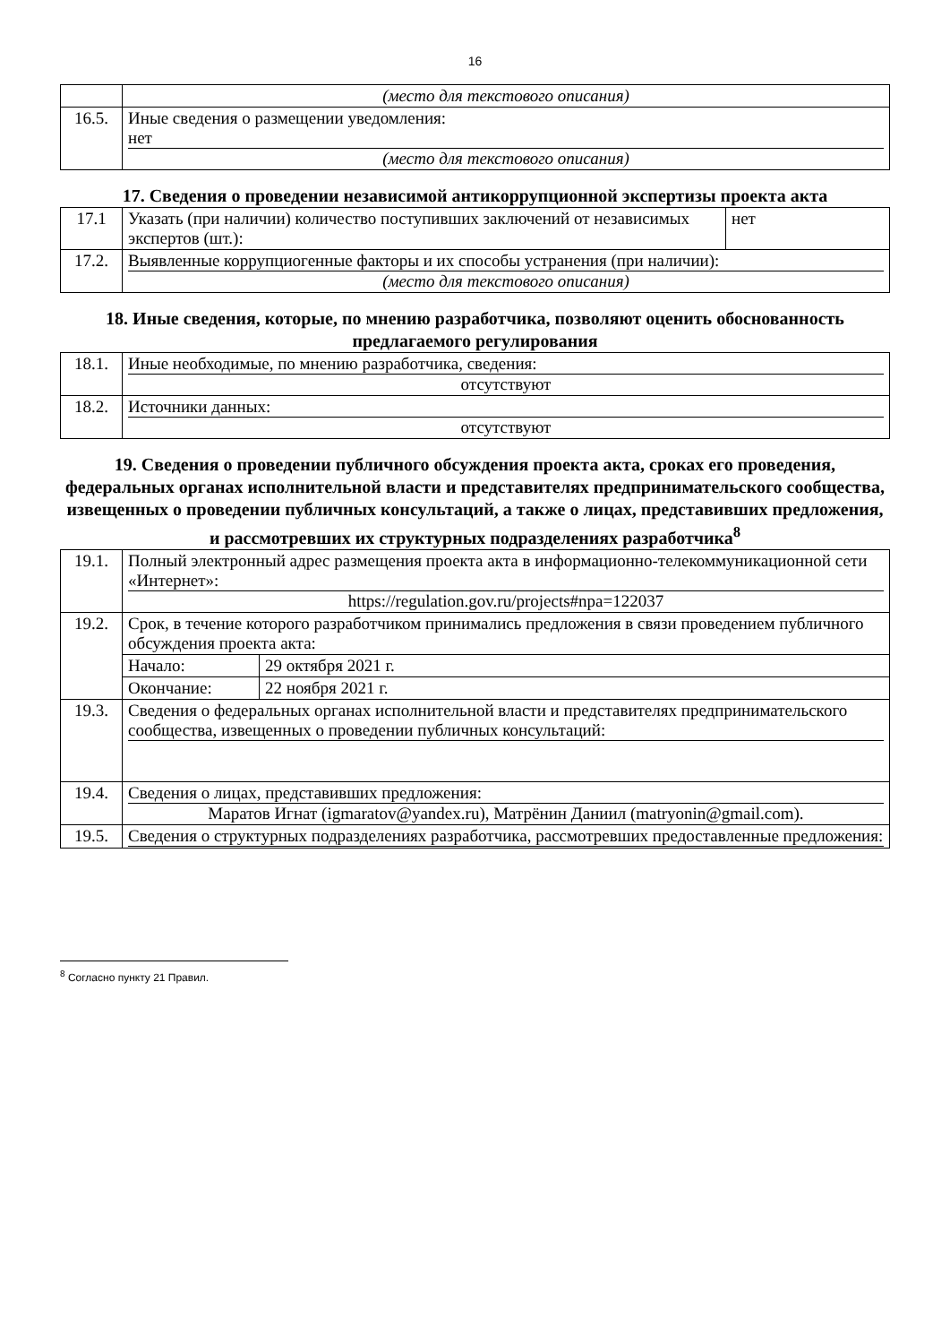16
| | (место для текстового описания) |
| 16.5. | Иные сведения о размещении уведомления: нет (место для текстового описания) |
17. Сведения о проведении независимой антикоррупционной экспертизы проекта акта
| 17.1 | Указать (при наличии) количество поступивших заключений от независимых экспертов (шт.): | нет |
| 17.2. | Выявленные коррупциогенные факторы и их способы устранения (при наличии): (место для текстового описания) | |
18. Иные сведения, которые, по мнению разработчика, позволяют оценить обоснованность предлагаемого регулирования
| 18.1. | Иные необходимые, по мнению разработчика, сведения: отсутствуют |
| 18.2. | Источники данных: отсутствуют |
19. Сведения о проведении публичного обсуждения проекта акта, сроках его проведения, федеральных органах исполнительной власти и представителях предпринимательского сообщества, извещенных о проведении публичных консультаций, а также о лицах, представивших предложения, и рассмотревших их структурных подразделениях разработчика<sup>8</sup>
| 19.1. | Полный электронный адрес размещения проекта акта в информационно-телекоммуникационной сети «Интернет»: https://regulation.gov.ru/projects#npa=122037 | |
| 19.2. | Срок, в течение которого разработчиком принимались предложения в связи проведением публичного обсуждения проекта акта: | |
| | Начало: | 29 октября 2021 г. |
| | Окончание: | 22 ноября 2021 г. |
| 19.3. | Сведения о федеральных органах исполнительной власти и представителях предпринимательского сообщества, извещенных о проведении публичных консультаций: | |
| 19.4. | Сведения о лицах, представивших предложения: Маратов Игнат (igmaratov@yandex.ru), Матрёнин Даниил (matryonin@gmail.com). | |
| 19.5. | Сведения о структурных подразделениях разработчика, рассмотревших предоставленные предложения: | |
<sup>8</sup> Согласно пункту 21 Правил.